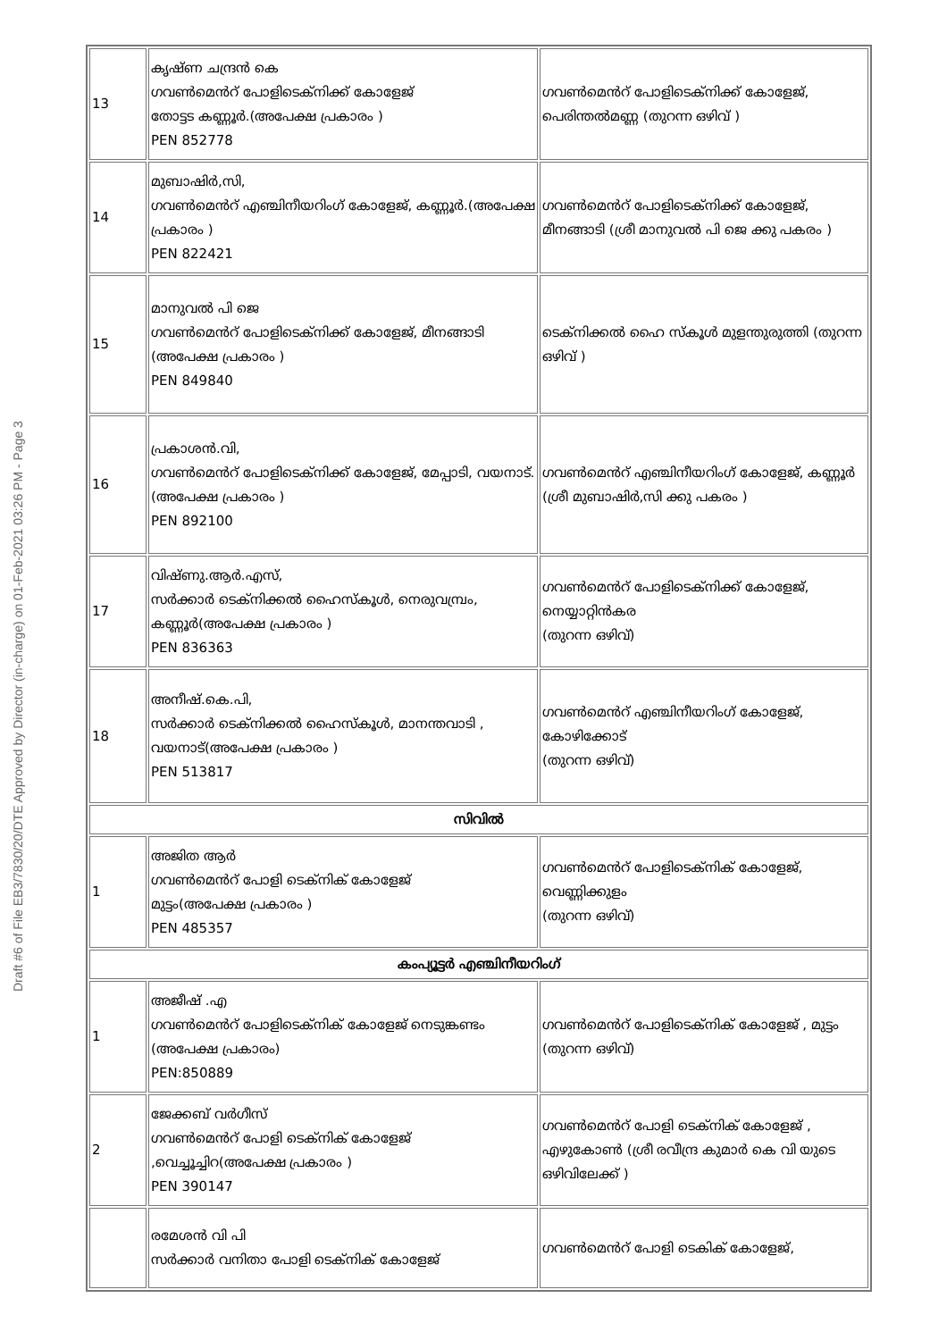Draft #6 of File EB3/7830/20/DTE Approved by Director (in-charge) on 01-Feb-2021 03:26 PM - Page 3
| 13 | കൃഷ്ണ ചന്ദ്രൻ കെ ഗവൺമെൻറ് പോളിടെക്നിക്ക് കോളേജ് തോട്ടട കണ്ണൂർ.(അപേക്ഷ പ്രകാരം ) PEN 852778 | ഗവൺമെൻറ് പോളിടെക്നിക്ക് കോളേജ്, പെരിന്തൽമണ്ണ (തുറന്ന ഒഴിവ് ) |
| 14 | മുബാഷിർ,സി, ഗവൺമെൻറ് എഞ്ചിനീയറിംഗ് കോളേജ്, കണ്ണൂർ.(അപേക്ഷ പ്രകാരം ) PEN 822421 | ഗവൺമെൻറ് പോളിടെക്നിക്ക് കോളേജ്, മീനങ്ങാടി (ശ്രീ മാനുവൽ പി ജെ ക്കു പകരം ) |
| 15 | മാനുവൽ പി ജെ ഗവൺമെൻറ് പോളിടെക്നിക്ക് കോളേജ്, മീനങ്ങാടി (അപേക്ഷ പ്രകാരം ) PEN 849840 | ടെക്നിക്കൽ ഹൈ സ്കൂൾ മുളന്തുരുത്തി (തുറന്ന ഒഴിവ് ) |
| 16 | പ്രകാശൻ.വി, ഗവൺമെൻറ് പോളിടെക്നിക്ക് കോളേജ്, മേപ്പാടി, വയനാട്. (അപേക്ഷ പ്രകാരം ) PEN 892100 | ഗവൺമെൻറ് എഞ്ചിനീയറിംഗ് കോളേജ്, കണ്ണൂർ (ശ്രീ മുബാഷിർ,സി ക്കു പകരം ) |
| 17 | വിഷ്ണു.ആർ.എസ്, സർക്കാർ ടെക്നിക്കൽ ഹൈസ്കൂൾ, നെരുവമ്പ്രം, കണ്ണൂർ(അപേക്ഷ പ്രകാരം ) PEN 836363 | ഗവൺമെൻറ് പോളിടെക്നിക്ക് കോളേജ്, നെയ്യാറ്റിൻകര (തുറന്ന ഒഴിവ്) |
| 18 | അനീഷ്.കെ.പി, സർക്കാർ ടെക്നിക്കൽ ഹൈസ്കൂൾ, മാനന്തവാടി , വയനാട്(അപേക്ഷ പ്രകാരം ) PEN 513817 | ഗവൺമെൻറ് എഞ്ചിനീയറിംഗ് കോളേജ്, കോഴിക്കോട് (തുറന്ന ഒഴിവ്) |
| സിവിൽ | | |
| 1 | അജിത ആർ ഗവൺമെൻറ് പോളി ടെക്നിക് കോളേജ് മുട്ടം(അപേക്ഷ പ്രകാരം ) PEN 485357 | ഗവൺമെൻറ് പോളിടെക്നിക് കോളേജ്, വെണ്ണിക്കുളം (തുറന്ന ഒഴിവ്) |
| കംപ്യൂട്ടർ എഞ്ചിനീയറിംഗ് | | |
| 1 | അജീഷ് .എ ഗവൺമെൻറ് പോളിടെക്നിക് കോളേജ് നെടുങ്കണ്ടം (അപേക്ഷ പ്രകാരം) PEN:850889 | ഗവൺമെൻറ് പോളിടെക്നിക് കോളേജ് , മുട്ടം (തുറന്ന ഒഴിവ്) |
| 2 | ജേക്കബ് വർഗീസ് ഗവൺമെൻറ് പോളി ടെക്നിക് കോളേജ് ,വെച്ചൂച്ചിറ(അപേക്ഷ പ്രകാരം ) PEN 390147 | ഗവൺമെൻറ് പോളി ടെക്നിക് കോളേജ് , എഴുകോൺ (ശ്രീ രവീന്ദ്ര കുമാർ കെ വി യുടെ ഒഴിവിലേക്ക് ) |
| | രമേശൻ വി പി സർക്കാർ വനിതാ പോളി ടെക്നിക് കോളേജ് | ഗവൺമെൻറ് പോളി ടെകിക് കോളേജ്, |